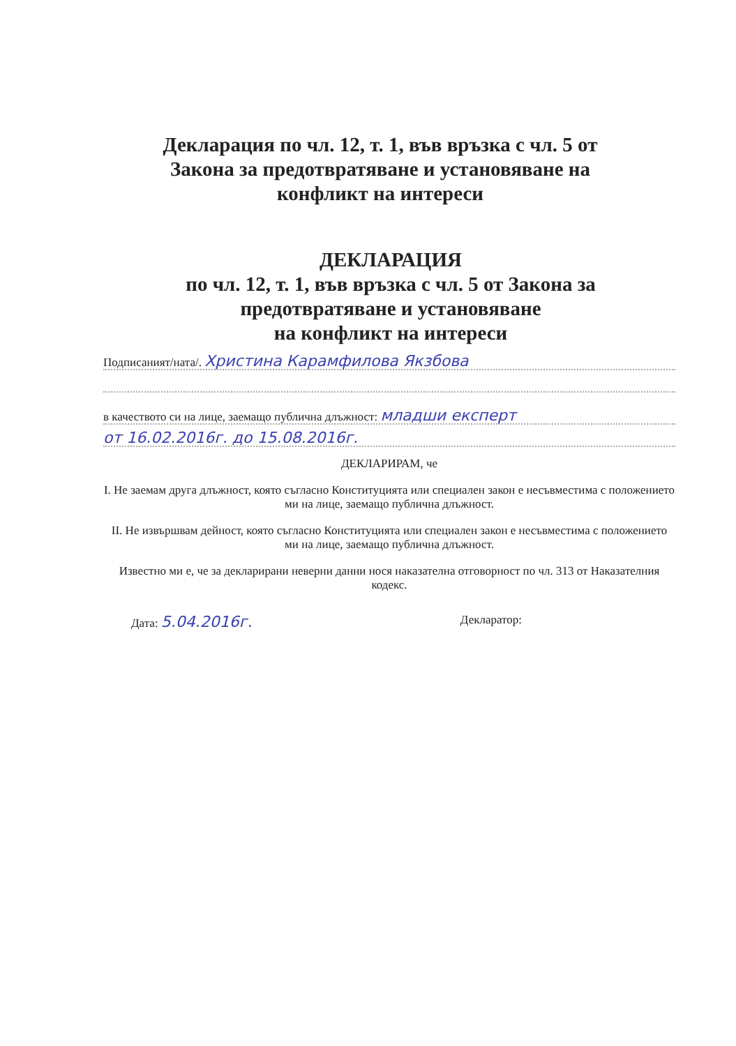Декларация по чл. 12, т. 1, във връзка с чл. 5 от Закона за предотвратяване и установяване на конфликт на интереси
ДЕКЛАРАЦИЯ
по чл. 12, т. 1, във връзка с чл. 5 от Закона за предотвратяване и установяване
на конфликт на интереси
Подписаният/ната/. Христина Карамфилова Якзбова
в качеството си на лице, заемащо публична длъжност: младши експерт
от 16.02.2016г. до 15.08.2016г.
ДЕКЛАРИРАМ, че
I. Не заемам друга длъжност, която съгласно Конституцията или специален закон е несъвместима с положението ми на лице, заемащо публична длъжност.
II. Не извършвам дейност, която съгласно Конституцията или специален закон е несъвместима с положението ми на лице, заемащо публична длъжност.
Известно ми е, че за декларирани неверни данни нося наказателна отговорност по чл. 313 от Наказателния кодекс.
Дата: 5.04.2016г. Декларатор: